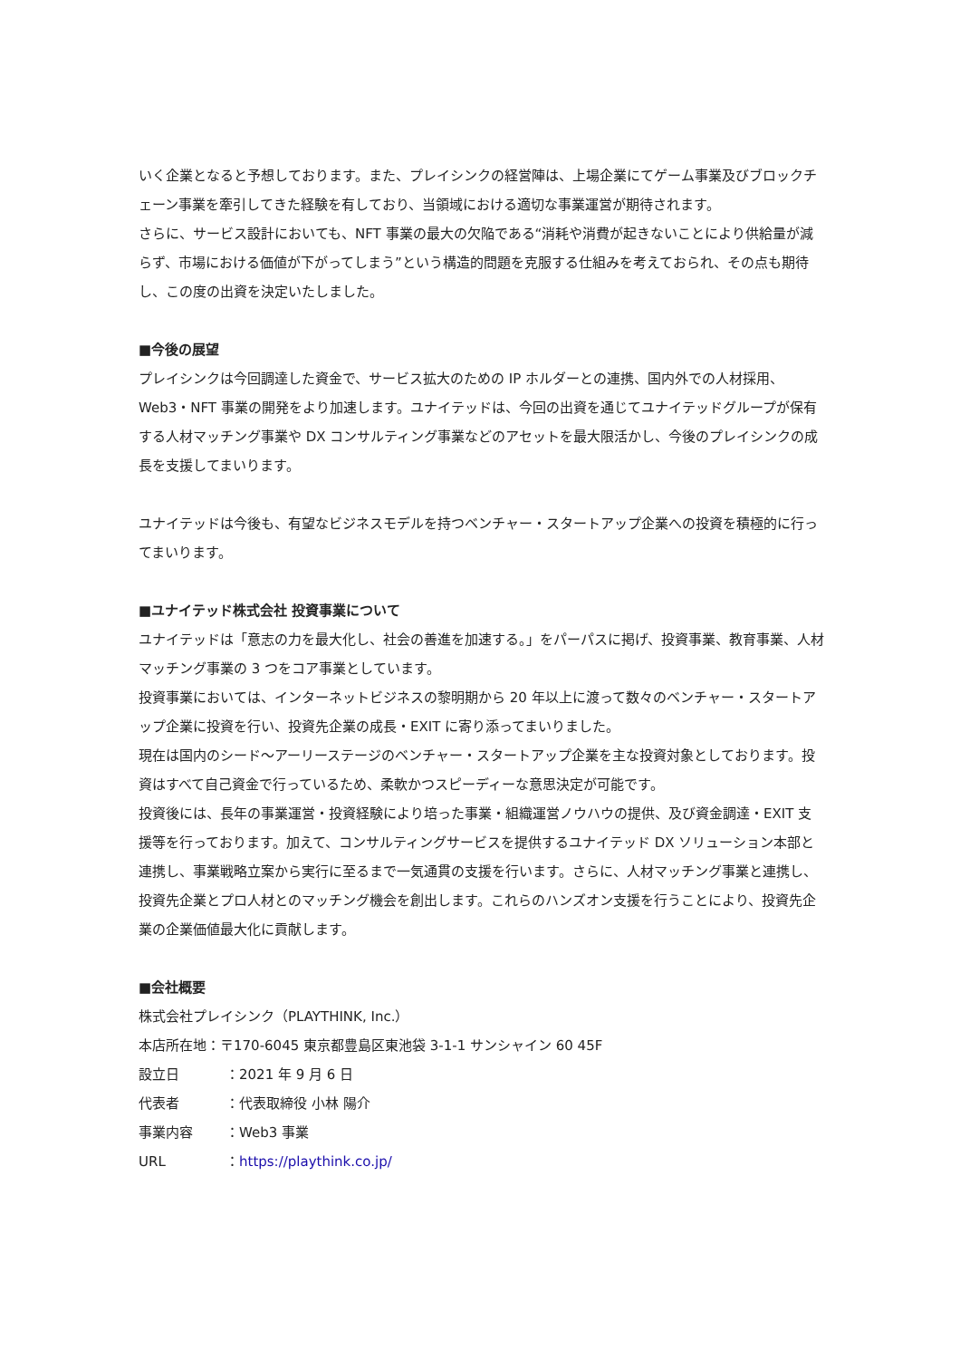いく企業となると予想しております。また、プレイシンクの経営陣は、上場企業にてゲーム事業及びブロックチェーン事業を牽引してきた経験を有しており、当領域における適切な事業運営が期待されます。
さらに、サービス設計においても、NFT 事業の最大の欠陥である“消耗や消費が起きないことにより供給量が減らず、市場における価値が下がってしまう”という構造的問題を克服する仕組みを考えておられ、その点も期待し、この度の出資を決定いたしました。
■今後の展望
プレイシンクは今回調達した資金で、サービス拡大のための IP ホルダーとの連携、国内外での人材採用、Web3・NFT 事業の開発をより加速します。ユナイテッドは、今回の出資を通じてユナイテッドグループが保有する人材マッチング事業や DX コンサルティング事業などのアセットを最大限活かし、今後のプレイシンクの成長を支援してまいります。
ユナイテッドは今後も、有望なビジネスモデルを持つベンチャー・スタートアップ企業への投資を積極的に行ってまいります。
■ユナイテッド株式会社 投資事業について
ユナイテッドは「意志の力を最大化し、社会の善進を加速する。」をパーパスに掲げ、投資事業、教育事業、人材マッチング事業の 3 つをコア事業としています。
投資事業においては、インターネットビジネスの黎明期から 20 年以上に渡って数々のベンチャー・スタートアップ企業に投資を行い、投資先企業の成長・EXIT に寄り添ってまいりました。
現在は国内のシード～アーリーステージのベンチャー・スタートアップ企業を主な投資対象としております。投資はすべて自己資金で行っているため、柔軟かつスピーディーな意思決定が可能です。
投資後には、長年の事業運営・投資経験により培った事業・組織運営ノウハウの提供、及び資金調達・EXIT 支援等を行っております。加えて、コンサルティングサービスを提供するユナイテッド DX ソリューション本部と連携し、事業戦略立案から実行に至るまで一気通貫の支援を行います。さらに、人材マッチング事業と連携し、投資先企業とプロ人材とのマッチング機会を創出します。これらのハンズオン支援を行うことにより、投資先企業の企業価値最大化に貢献します。
■会社概要
株式会社プレイシンク（PLAYTHINK, Inc.）
本店所在地：〒170-6045 東京都豊島区東池袋 3-1-1 サンシャイン 60 45F
設立日 ：2021 年 9 月 6 日
代表者 ：代表取締役 小林 陽介
事業内容 ：Web3 事業
URL ：https://playthink.co.jp/